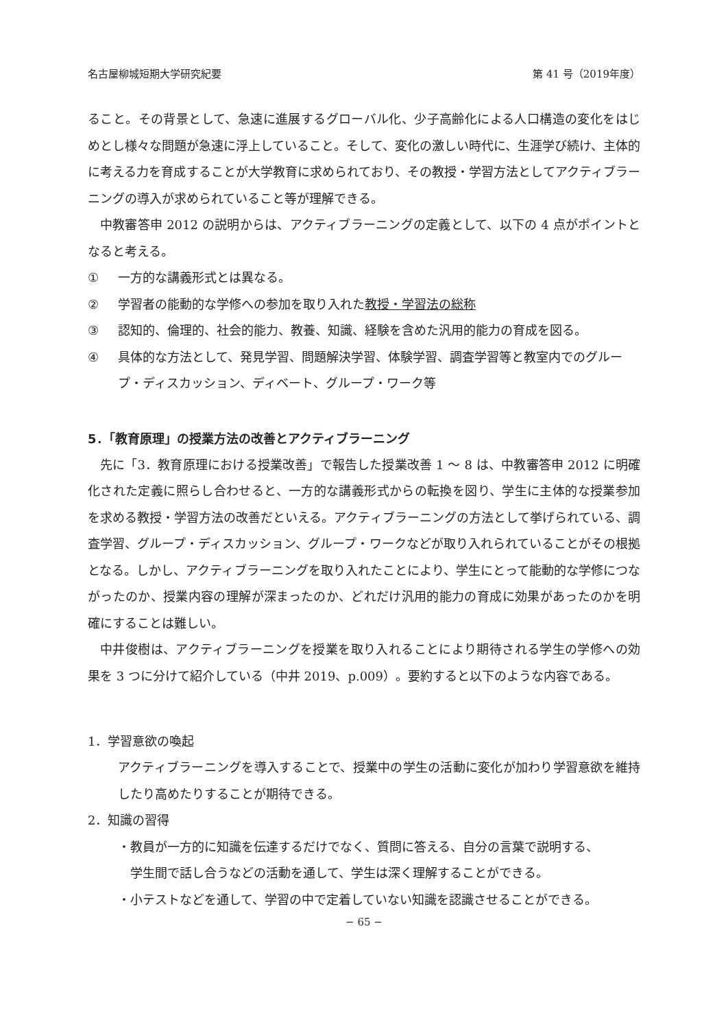名古屋柳城短期大学研究紀要 第 41 号（2019年度）
ること。その背景として、急速に進展するグローバル化、少子高齢化による人口構造の変化をはじめとし様々な問題が急速に浮上していること。そして、変化の激しい時代に、生涯学び続け、主体的に考える力を育成することが大学教育に求められており、その教授・学習方法としてアクティブラーニングの導入が求められていること等が理解できる。
中教審答申 2012 の説明からは、アクティブラーニングの定義として、以下の 4 点がポイントとなると考える。
① 一方的な講義形式とは異なる。
② 学習者の能動的な学修への参加を取り入れた教授・学習法の総称
③ 認知的、倫理的、社会的能力、教養、知識、経験を含めた汎用的能力の育成を図る。
④ 具体的な方法として、発見学習、問題解決学習、体験学習、調査学習等と教室内でのグループ・ディスカッション、ディベート、グループ・ワーク等
5．「教育原理」の授業方法の改善とアクティブラーニング
先に「3．教育原理における授業改善」で報告した授業改善 1 ～ 8 は、中教審答申 2012 に明確化された定義に照らし合わせると、一方的な講義形式からの転換を図り、学生に主体的な授業参加を求める教授・学習方法の改善だといえる。アクティブラーニングの方法として挙げられている、調査学習、グループ・ディスカッション、グループ・ワークなどが取り入れられていることがその根拠となる。しかし、アクティブラーニングを取り入れたことにより、学生にとって能動的な学修につながったのか、授業内容の理解が深まったのか、どれだけ汎用的能力の育成に効果があったのかを明確にすることは難しい。
中井俊樹は、アクティブラーニングを授業を取り入れることにより期待される学生の学修への効果を 3 つに分けて紹介している（中井 2019、p.009）。要約すると以下のような内容である。
1．学習意欲の喚起
アクティブラーニングを導入することで、授業中の学生の活動に変化が加わり学習意欲を維持したり高めたりすることが期待できる。
2．知識の習得
・教員が一方的に知識を伝達するだけでなく、質問に答える、自分の言葉で説明する、
学生間で話し合うなどの活動を通して、学生は深く理解することができる。
・小テストなどを通して、学習の中で定着していない知識を認識させることができる。
− 65 −